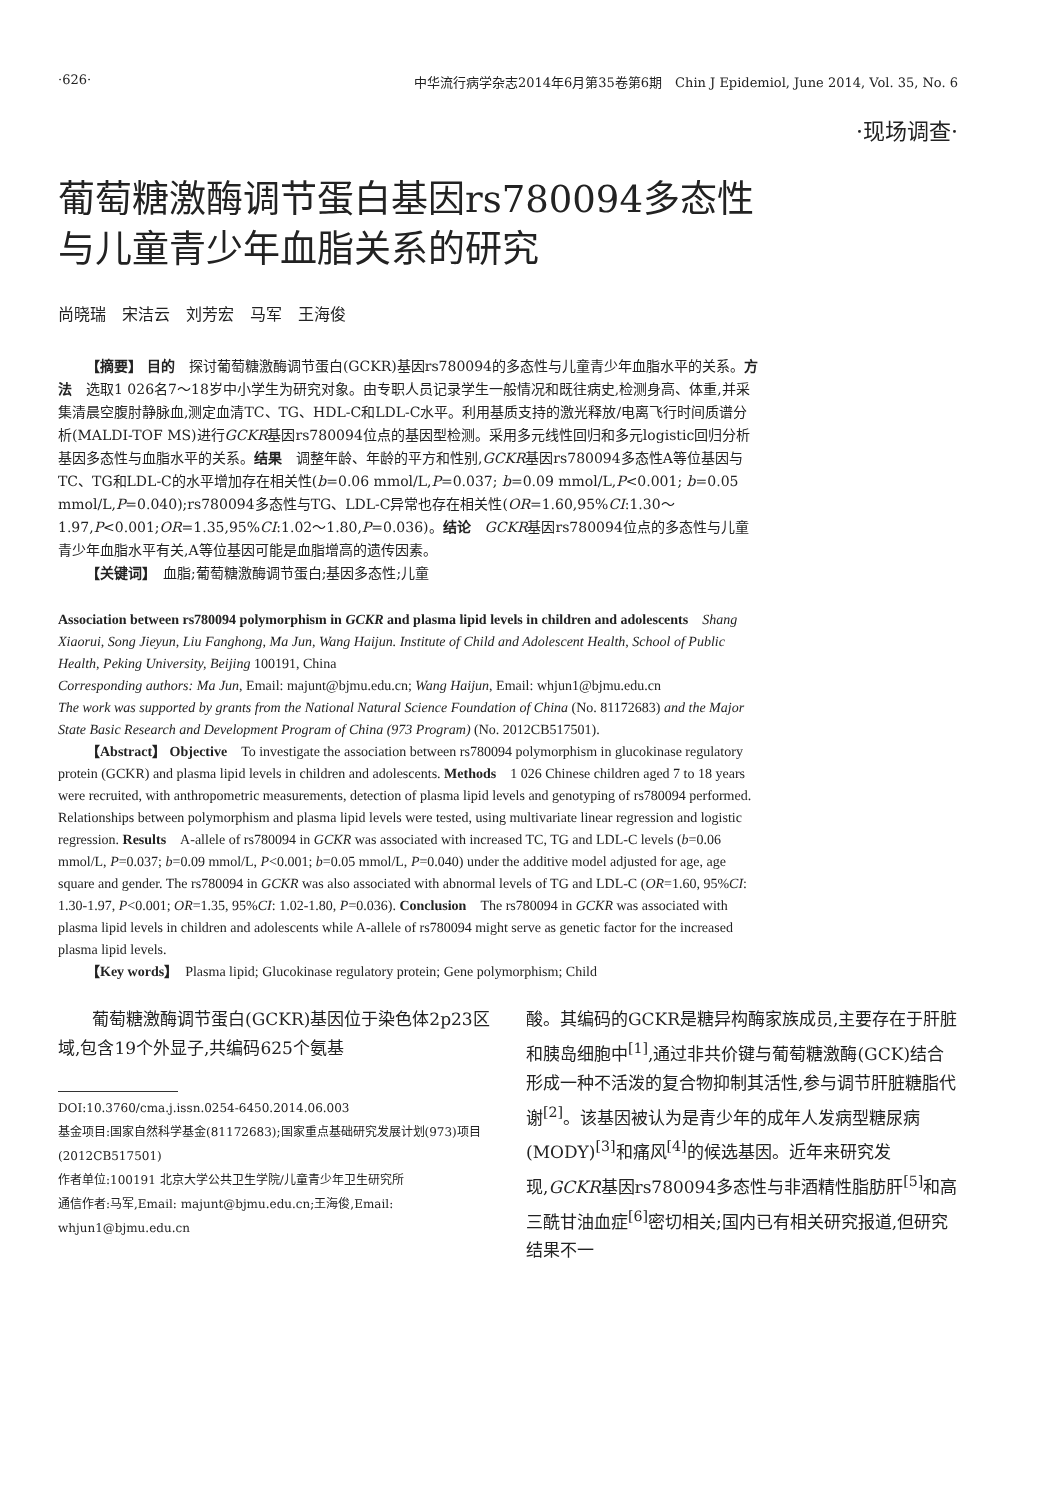·626· 中华流行病学杂志2014年6月第35卷第6期　Chin J Epidemiol, June 2014, Vol. 35, No. 6
·现场调查·
葡萄糖激酶调节蛋白基因rs780094多态性
与儿童青少年血脂关系的研究
尚晓瑞　宋洁云　刘芳宏　马军　王海俊
【摘要】 目的　探讨葡萄糖激酶调节蛋白(GCKR)基因rs780094的多态性与儿童青少年血脂水平的关系。方法　选取1 026名7～18岁中小学生为研究对象。由专职人员记录学生一般情况和既往病史,检测身高、体重,并采集清晨空腹肘静脉血,测定血清TC、TG、HDL-C和LDL-C水平。利用基质支持的激光释放/电离飞行时间质谱分析(MALDI-TOF MS)进行GCKR基因rs780094位点的基因型检测。采用多元线性回归和多元logistic回归分析基因多态性与血脂水平的关系。结果　调整年龄、年龄的平方和性别,GCKR基因rs780094多态性A等位基因与TC、TG和LDL-C的水平增加存在相关性(b=0.06 mmol/L,P=0.037; b=0.09 mmol/L,P<0.001; b=0.05 mmol/L,P=0.040);rs780094多态性与TG、LDL-C异常也存在相关性(OR=1.60,95%CI:1.30～1.97,P<0.001;OR=1.35,95%CI:1.02～1.80,P=0.036)。结论　GCKR基因rs780094位点的多态性与儿童青少年血脂水平有关,A等位基因可能是血脂增高的遗传因素。
【关键词】　血脂;葡萄糖激酶调节蛋白;基因多态性;儿童
Association between rs780094 polymorphism in GCKR and plasma lipid levels in children and adolescents　Shang Xiaorui, Song Jieyun, Liu Fanghong, Ma Jun, Wang Haijun. Institute of Child and Adolescent Health, School of Public Health, Peking University, Beijing 100191, China
Corresponding authors: Ma Jun, Email: majunt@bjmu.edu.cn; Wang Haijun, Email: whjun1@bjmu.edu.cn
The work was supported by grants from the National Natural Science Foundation of China (No. 81172683) and the Major State Basic Research and Development Program of China (973 Program) (No. 2012CB517501).
【Abstract】 Objective　To investigate the association between rs780094 polymorphism in glucokinase regulatory protein (GCKR) and plasma lipid levels in children and adolescents. Methods　1 026 Chinese children aged 7 to 18 years were recruited, with anthropometric measurements, detection of plasma lipid levels and genotyping of rs780094 performed. Relationships between polymorphism and plasma lipid levels were tested, using multivariate linear regression and logistic regression. Results　A-allele of rs780094 in GCKR was associated with increased TC, TG and LDL-C levels (b=0.06 mmol/L, P=0.037; b=0.09 mmol/L, P<0.001; b=0.05 mmol/L, P=0.040) under the additive model adjusted for age, age square and gender. The rs780094 in GCKR was also associated with abnormal levels of TG and LDL-C (OR=1.60, 95%CI: 1.30-1.97, P<0.001; OR=1.35, 95%CI: 1.02-1.80, P=0.036). Conclusion　The rs780094 in GCKR was associated with plasma lipid levels in children and adolescents while A-allele of rs780094 might serve as genetic factor for the increased plasma lipid levels.
【Key words】　Plasma lipid; Glucokinase regulatory protein; Gene polymorphism; Child
葡萄糖激酶调节蛋白(GCKR)基因位于染色体2p23区域,包含19个外显子,共编码625个氨基
DOI:10.3760/cma.j.issn.0254-6450.2014.06.003
基金项目:国家自然科学基金(81172683);国家重点基础研究发展计划(973)项目(2012CB517501)
作者单位:100191 北京大学公共卫生学院/儿童青少年卫生研究所
通信作者:马军,Email: majunt@bjmu.edu.cn;王海俊,Email: whjun1@bjmu.edu.cn
酸。其编码的GCKR是糖异构酶家族成员,主要存在于肝脏和胰岛细胞中<sup>[1]</sup>,通过非共价键与葡萄糖激酶(GCK)结合形成一种不活泼的复合物抑制其活性,参与调节肝脏糖脂代谢<sup>[2]</sup>。该基因被认为是青少年的成年人发病型糖尿病(MODY)<sup>[3]</sup>和痛风<sup>[4]</sup>的候选基因。近年来研究发现,GCKR基因rs780094多态性与非酒精性脂肪肝<sup>[5]</sup>和高三酰甘油血症<sup>[6]</sup>密切相关;国内已有相关研究报道,但研究结果不一